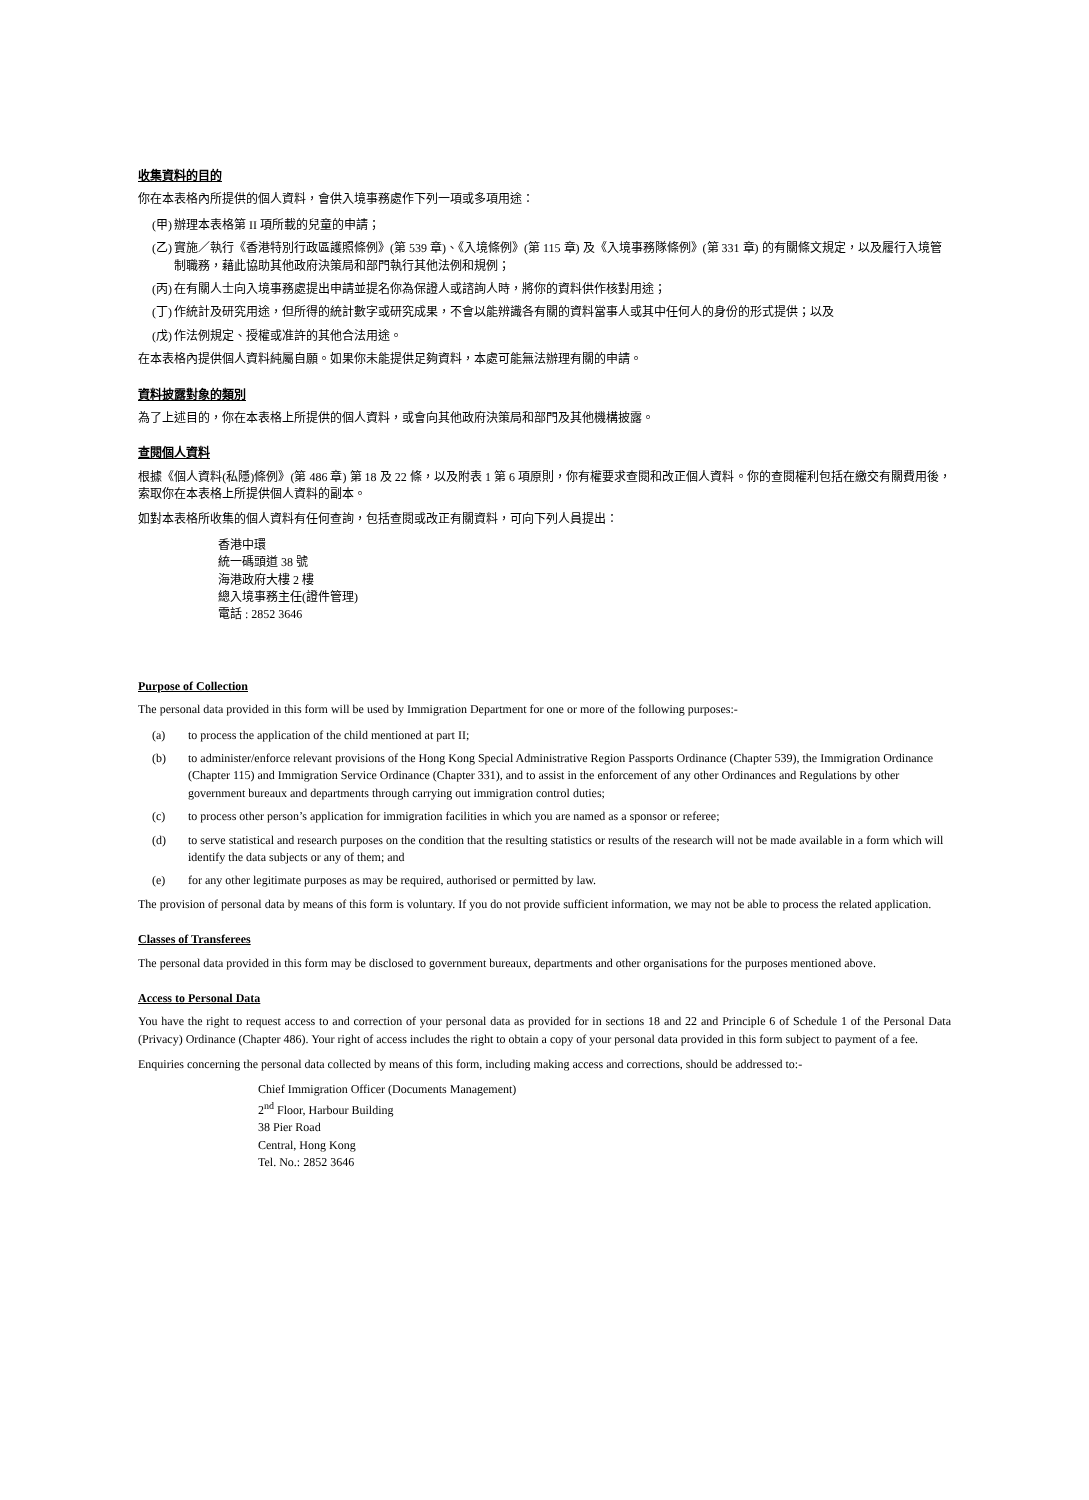收集資料的目的
你在本表格內所提供的個人資料，會供入境事務處作下列一項或多項用途：
(甲) 辦理本表格第 II 項所載的兒童的申請；
(乙) 實施／執行《香港特別行政區護照條例》(第 539 章)、《入境條例》(第 115 章) 及《入境事務隊條例》(第 331 章) 的有關條文規定，以及履行入境管制職務，藉此協助其他政府決策局和部門執行其他法例和規例；
(丙) 在有關人士向入境事務處提出申請並提名你為保證人或諮詢人時，將你的資料供作核對用途；
(丁) 作統計及研究用途，但所得的統計數字或研究成果，不會以能辨識各有關的資料當事人或其中任何人的身份的形式提供；以及
(戊) 作法例規定、授權或准許的其他合法用途。
在本表格內提供個人資料純屬自願。如果你未能提供足夠資料，本處可能無法辦理有關的申請。
資料披露對象的類別
為了上述目的，你在本表格上所提供的個人資料，或會向其他政府決策局和部門及其他機構披露。
查閱個人資料
根據《個人資料(私隱)條例》(第 486 章) 第 18 及 22 條，以及附表 1 第 6 項原則，你有權要求查閱和改正個人資料。你的查閱權利包括在繳交有關費用後，索取你在本表格上所提供個人資料的副本。
如對本表格所收集的個人資料有任何查詢，包括查閱或改正有關資料，可向下列人員提出：
香港中環
統一碼頭道 38 號
海港政府大樓 2 樓
總入境事務主任(證件管理)
電話 : 2852 3646
Purpose of Collection
The personal data provided in this form will be used by Immigration Department for one or more of the following purposes:-
(a) to process the application of the child mentioned at part II;
(b) to administer/enforce relevant provisions of the Hong Kong Special Administrative Region Passports Ordinance (Chapter 539), the Immigration Ordinance (Chapter 115) and Immigration Service Ordinance (Chapter 331), and to assist in the enforcement of any other Ordinances and Regulations by other government bureaux and departments through carrying out immigration control duties;
(c) to process other person’s application for immigration facilities in which you are named as a sponsor or referee;
(d) to serve statistical and research purposes on the condition that the resulting statistics or results of the research will not be made available in a form which will identify the data subjects or any of them; and
(e) for any other legitimate purposes as may be required, authorised or permitted by law.
The provision of personal data by means of this form is voluntary. If you do not provide sufficient information, we may not be able to process the related application.
Classes of Transferees
The personal data provided in this form may be disclosed to government bureaux, departments and other organisations for the purposes mentioned above.
Access to Personal Data
You have the right to request access to and correction of your personal data as provided for in sections 18 and 22 and Principle 6 of Schedule 1 of the Personal Data (Privacy) Ordinance (Chapter 486). Your right of access includes the right to obtain a copy of your personal data provided in this form subject to payment of a fee.
Enquiries concerning the personal data collected by means of this form, including making access and corrections, should be addressed to:-
Chief Immigration Officer (Documents Management)
2<sup>nd</sup> Floor, Harbour Building
38 Pier Road
Central, Hong Kong
Tel. No.: 2852 3646